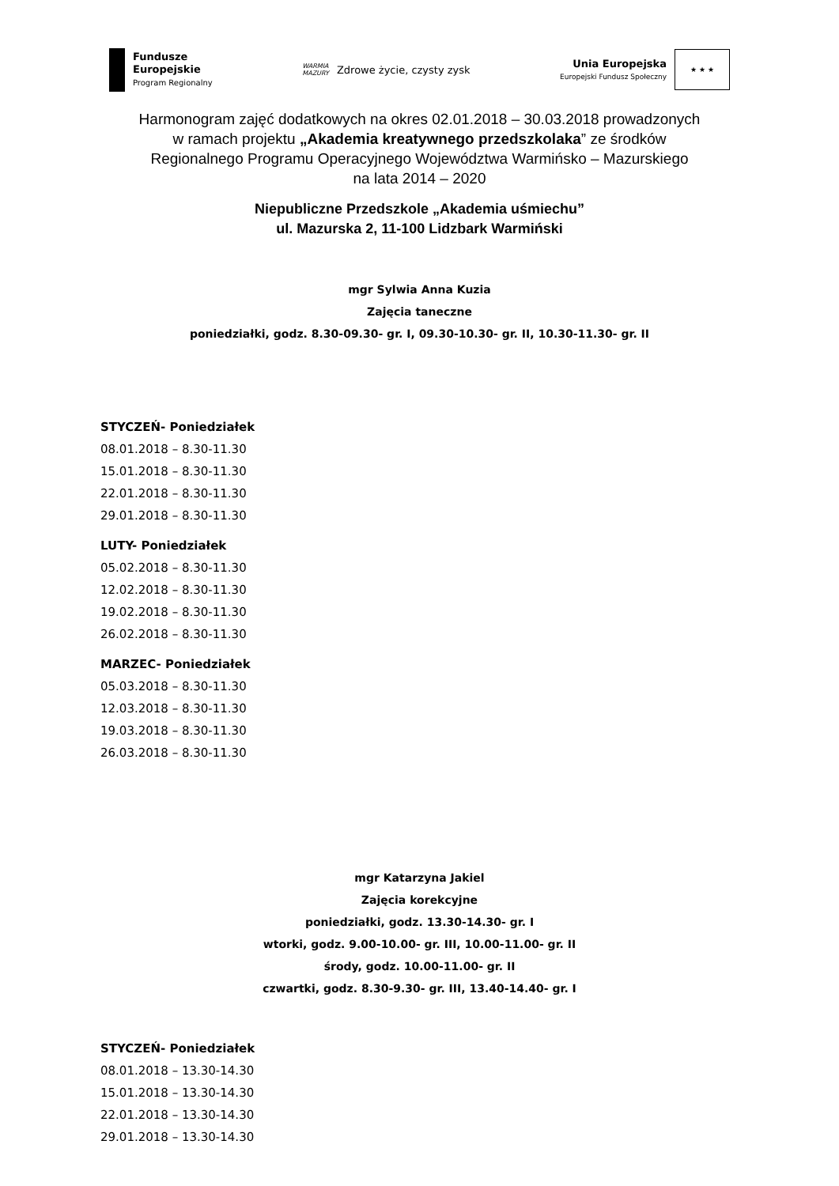Fundusze
Europejskie
Program Regionalny
WARMIA
MAZURY
Zdrowe życie, czysty zysk
Unia Europejska
Europejski Fundusz Społeczny
★ ★ ★
Harmonogram zajęć dodatkowych na okres 02.01.2018 – 30.03.2018 prowadzonych
w ramach projektu „Akademia kreatywnego przedszkolaka” ze środków
Regionalnego Programu Operacyjnego Województwa Warmińsko – Mazurskiego
na lata 2014 – 2020
Niepubliczne Przedszkole „Akademia uśmiechu”
ul. Mazurska 2, 11-100 Lidzbark Warmiński
mgr Sylwia Anna Kuzia
Zajęcia taneczne
poniedziałki, godz. 8.30-09.30- gr. I, 09.30-10.30- gr. II, 10.30-11.30- gr. II
STYCZEŃ- Poniedziałek
08.01.2018 – 8.30-11.30
15.01.2018 – 8.30-11.30
22.01.2018 – 8.30-11.30
29.01.2018 – 8.30-11.30
LUTY- Poniedziałek
05.02.2018 – 8.30-11.30
12.02.2018 – 8.30-11.30
19.02.2018 – 8.30-11.30
26.02.2018 – 8.30-11.30
MARZEC- Poniedziałek
05.03.2018 – 8.30-11.30
12.03.2018 – 8.30-11.30
19.03.2018 – 8.30-11.30
26.03.2018 – 8.30-11.30
mgr Katarzyna Jakiel
Zajęcia korekcyjne
poniedziałki, godz. 13.30-14.30- gr. I
wtorki, godz. 9.00-10.00- gr. III, 10.00-11.00- gr. II
środy, godz. 10.00-11.00- gr. II
czwartki, godz. 8.30-9.30- gr. III, 13.40-14.40- gr. I
STYCZEŃ- Poniedziałek
08.01.2018 – 13.30-14.30
15.01.2018 – 13.30-14.30
22.01.2018 – 13.30-14.30
29.01.2018 – 13.30-14.30